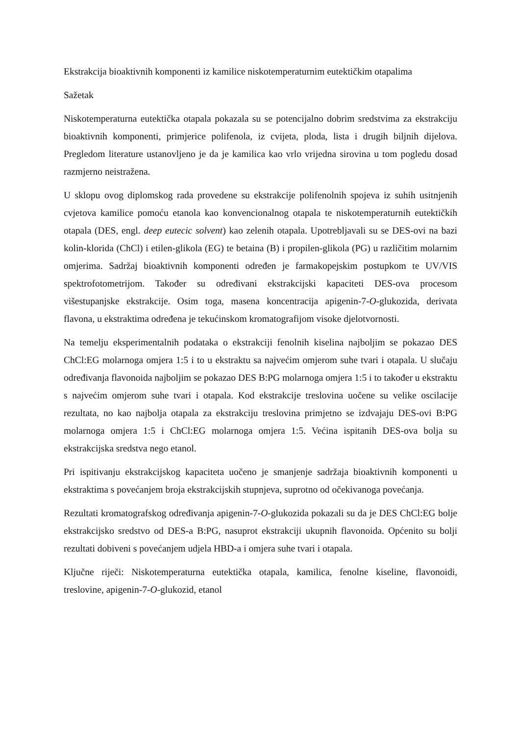Ekstrakcija bioaktivnih komponenti iz kamilice niskotemperaturnim eutektičkim otapalima
Sažetak
Niskotemperaturna eutektička otapala pokazala su se potencijalno dobrim sredstvima za ekstrakciju bioaktivnih komponenti, primjerice polifenola, iz cvijeta, ploda, lista i drugih biljnih dijelova. Pregledom literature ustanovljeno je da je kamilica kao vrlo vrijedna sirovina u tom pogledu dosad razmjerno neistražena.
U sklopu ovog diplomskog rada provedene su ekstrakcije polifenolnih spojeva iz suhih usitnjenih cvjetova kamilice pomoću etanola kao konvencionalnog otapala te niskotemperaturnih eutektičkih otapala (DES, engl. deep eutecic solvent) kao zelenih otapala. Upotrebljavali su se DES-ovi na bazi kolin-klorida (ChCl) i etilen-glikola (EG) te betaina (B) i propilen-glikola (PG) u različitim molarnim omjerima. Sadržaj bioaktivnih komponenti određen je farmakopejskim postupkom te UV/VIS spektrofotometrijom. Također su određivani ekstrakcijski kapaciteti DES-ova procesom višestupanjske ekstrakcije. Osim toga, masena koncentracija apigenin-7-O-glukozida, derivata flavona, u ekstraktima određena je tekućinskom kromatografijom visoke djelotvornosti.
Na temelju eksperimentalnih podataka o ekstrakciji fenolnih kiselina najboljim se pokazao DES ChCl:EG molarnoga omjera 1:5 i to u ekstraktu sa najvećim omjerom suhe tvari i otapala. U slučaju određivanja flavonoida najboljim se pokazao DES B:PG molarnoga omjera 1:5 i to također u ekstraktu s najvećim omjerom suhe tvari i otapala. Kod ekstrakcije treslovina uočene su velike oscilacije rezultata, no kao najbolja otapala za ekstrakciju treslovina primjetno se izdvajaju DES-ovi B:PG molarnoga omjera 1:5 i ChCl:EG molarnoga omjera 1:5. Većina ispitanih DES-ova bolja su ekstrakcijska sredstva nego etanol.
Pri ispitivanju ekstrakcijskog kapaciteta uočeno je smanjenje sadržaja bioaktivnih komponenti u ekstraktima s povećanjem broja ekstrakcijskih stupnjeva, suprotno od očekivanoga povećanja.
Rezultati kromatografskog određivanja apigenin-7-O-glukozida pokazali su da je DES ChCl:EG bolje ekstrakcijsko sredstvo od DES-a B:PG, nasuprot ekstrakciji ukupnih flavonoida. Općenito su bolji rezultati dobiveni s povećanjem udjela HBD-a i omjera suhe tvari i otapala.
Ključne riječi: Niskotemperaturna eutektička otapala, kamilica, fenolne kiseline, flavonoidi, treslovine, apigenin-7-O-glukozid, etanol